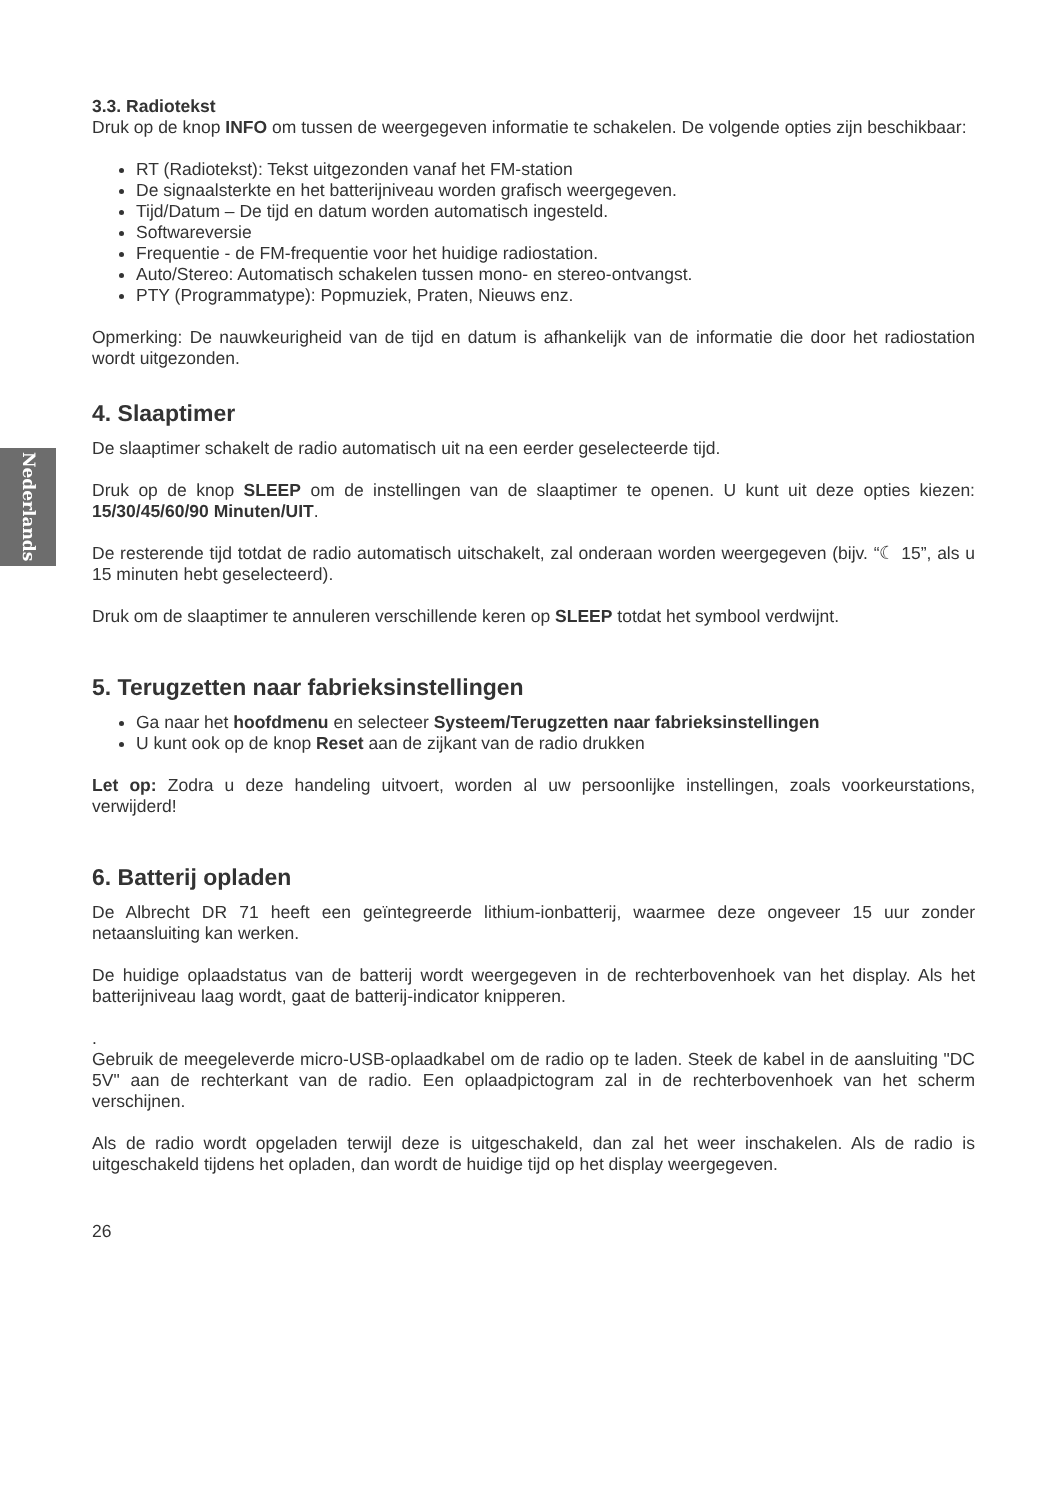Nederlands
3.3. Radiotekst
Druk op de knop INFO om tussen de weergegeven informatie te schakelen. De volgende opties zijn beschikbaar:
RT (Radiotekst): Tekst uitgezonden vanaf het FM-station
De signaalsterkte en het batterijniveau worden grafisch weergegeven.
Tijd/Datum – De tijd en datum worden automatisch ingesteld.
Softwareversie
Frequentie - de FM-frequentie voor het huidige radiostation.
Auto/Stereo: Automatisch schakelen tussen mono- en stereo-ontvangst.
PTY (Programmatype): Popmuziek, Praten, Nieuws enz.
Opmerking: De nauwkeurigheid van de tijd en datum is afhankelijk van de informatie die door het radiostation wordt uitgezonden.
4. Slaaptimer
De slaaptimer schakelt de radio automatisch uit na een eerder geselecteerde tijd.
Druk op de knop SLEEP om de instellingen van de slaaptimer te openen. U kunt uit deze opties kiezen: 15/30/45/60/90 Minuten/UIT.
De resterende tijd totdat de radio automatisch uitschakelt, zal onderaan worden weergegeven (bijv. “☾ 15”, als u 15 minuten hebt geselecteerd).
Druk om de slaaptimer te annuleren verschillende keren op SLEEP totdat het symbool verdwijnt.
5. Terugzetten naar fabrieksinstellingen
Ga naar het hoofdmenu en selecteer Systeem/Terugzetten naar fabrieksinstellingen
U kunt ook op de knop Reset aan de zijkant van de radio drukken
Let op: Zodra u deze handeling uitvoert, worden al uw persoonlijke instellingen, zoals voorkeurstations, verwijderd!
6. Batterij opladen
De Albrecht DR 71 heeft een geïntegreerde lithium-ionbatterij, waarmee deze ongeveer 15 uur zonder netaansluiting kan werken.
De huidige oplaadstatus van de batterij wordt weergegeven in de rechterbovenhoek van het display. Als het batterijniveau laag wordt, gaat de batterij-indicator knipperen.
.
Gebruik de meegeleverde micro-USB-oplaadkabel om de radio op te laden. Steek de kabel in de aansluiting "DC 5V" aan de rechterkant van de radio. Een oplaadpictogram zal in de rechterbovenhoek van het scherm verschijnen.
Als de radio wordt opgeladen terwijl deze is uitgeschakeld, dan zal het weer inschakelen. Als de radio is uitgeschakeld tijdens het opladen, dan wordt de huidige tijd op het display weergegeven.
26